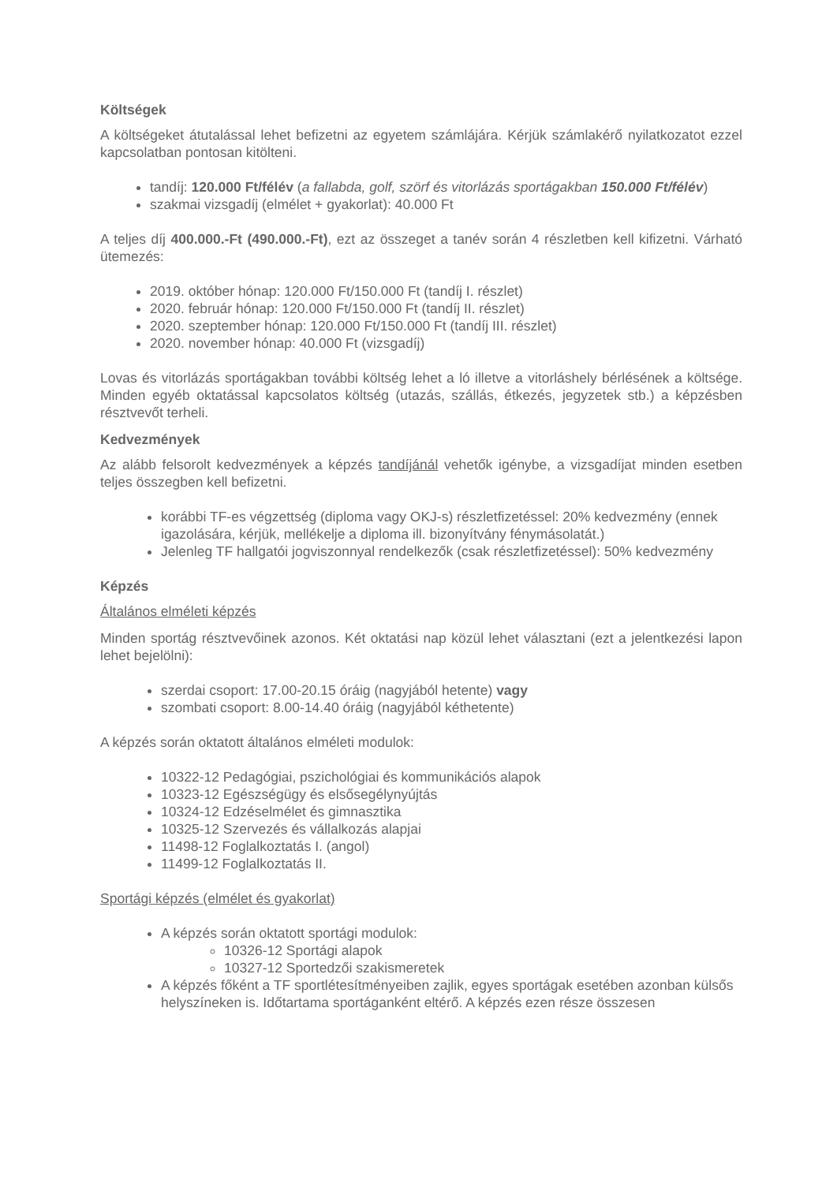Költségek
A költségeket átutalással lehet befizetni az egyetem számlájára. Kérjük számlakérő nyilatkozatot ezzel kapcsolatban pontosan kitölteni.
tandíj: 120.000 Ft/félév (a fallabda, golf, szörf és vitorlázás sportágakban 150.000 Ft/félév)
szakmai vizsgadíj (elmélet + gyakorlat): 40.000 Ft
A teljes díj 400.000.-Ft (490.000.-Ft), ezt az összeget a tanév során 4 részletben kell kifizetni. Várható ütemezés:
2019. október hónap: 120.000 Ft/150.000 Ft (tandíj I. részlet)
2020. február hónap: 120.000 Ft/150.000 Ft (tandíj II. részlet)
2020. szeptember hónap: 120.000 Ft/150.000 Ft (tandíj III. részlet)
2020. november hónap: 40.000 Ft (vizsgadíj)
Lovas és vitorlázás sportágakban további költség lehet a ló illetve a vitorláshely bérlésének a költsége. Minden egyéb oktatással kapcsolatos költség (utazás, szállás, étkezés, jegyzetek stb.) a képzésben résztvevőt terheli.
Kedvezmények
Az alább felsorolt kedvezmények a képzés tandíjánál vehetők igénybe, a vizsgadíjat minden esetben teljes összegben kell befizetni.
korábbi TF-es végzettség (diploma vagy OKJ-s) részletfizetéssel: 20% kedvezmény (ennek igazolására, kérjük, mellékelje a diploma ill. bizonyítvány fénymásolatát.)
Jelenleg TF hallgatói jogviszonnyal rendelkezők (csak részletfizetéssel): 50% kedvezmény
Képzés
Általános elméleti képzés
Minden sportág résztvevőinek azonos. Két oktatási nap közül lehet választani (ezt a jelentkezési lapon lehet bejelölni):
szerdai csoport: 17.00-20.15 óráig (nagyjából hetente) vagy
szombati csoport: 8.00-14.40 óráig (nagyjából kéthetente)
A képzés során oktatott általános elméleti modulok:
10322-12 Pedagógiai, pszichológiai és kommunikációs alapok
10323-12 Egészségügy és elsősegélynyújtás
10324-12 Edzéselmélet és gimnasztika
10325-12 Szervezés és vállalkozás alapjai
11498-12 Foglalkoztatás I. (angol)
11499-12 Foglalkoztatás II.
Sportági képzés (elmélet és gyakorlat)
A képzés során oktatott sportági modulok:
10326-12 Sportági alapok
10327-12 Sportedzői szakismeretek
A képzés főként a TF sportlétesítményeiben zajlik, egyes sportágak esetében azonban külsős helyszíneken is. Időtartama sportáganként eltérő. A képzés ezen része összesen